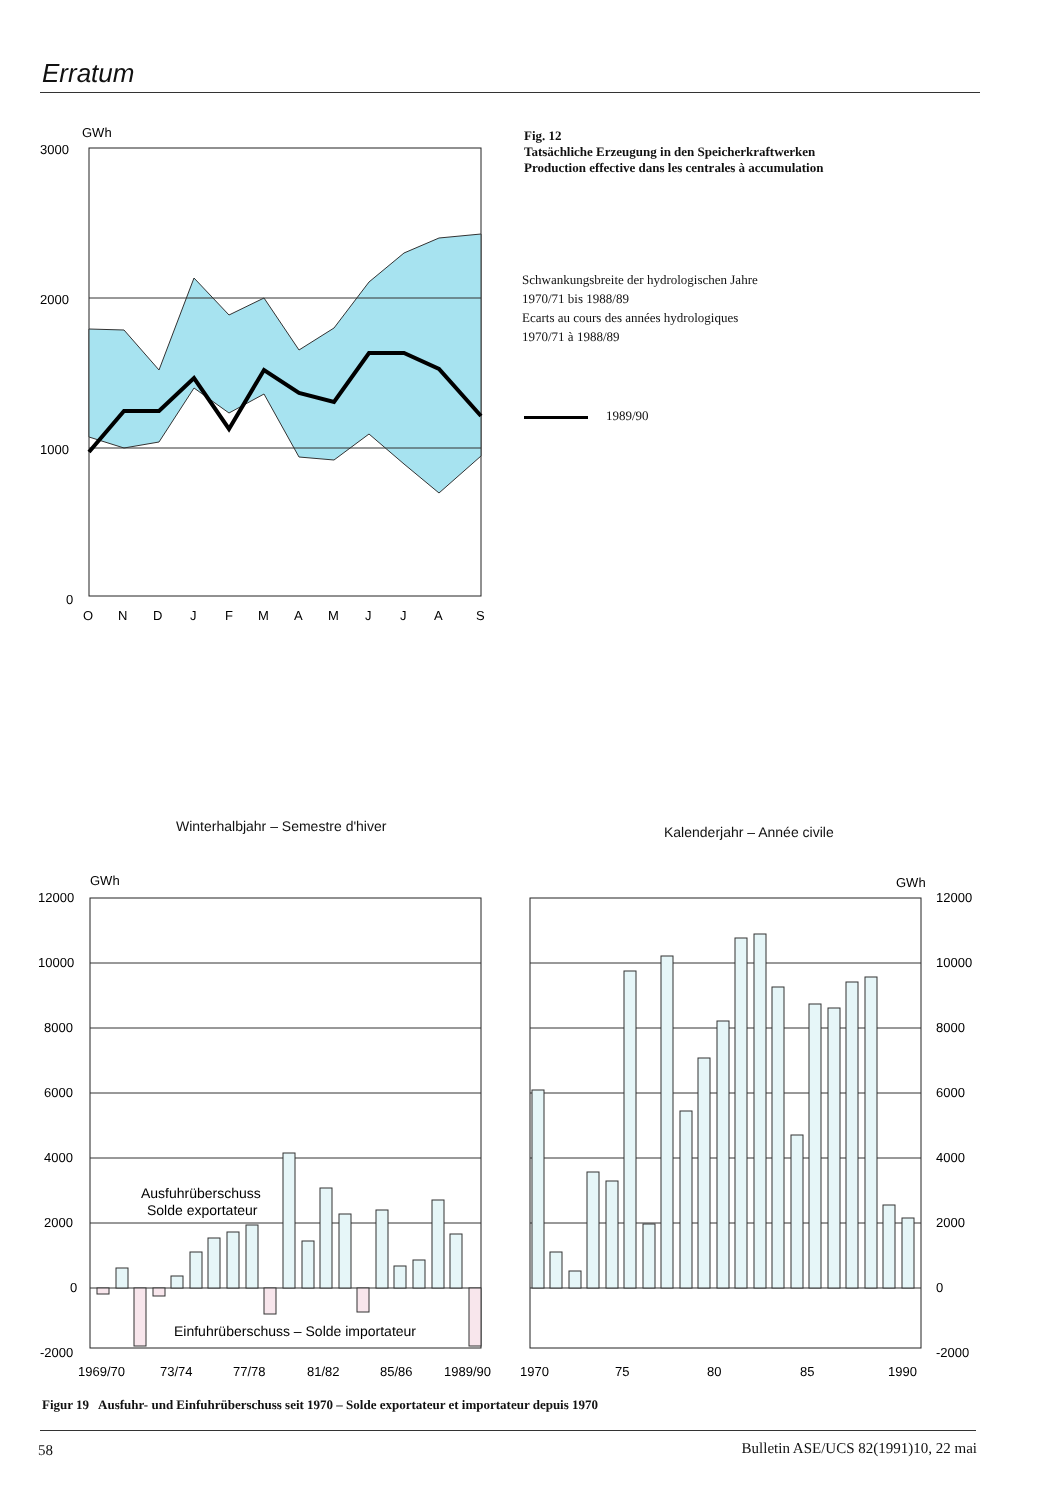Erratum
GWh
3000
2000
1000
0
O
N
D
J
F
M
A
M
J
J
A
S
Fig. 12
Tatsächliche Erzeugung in den Speicherkraftwerken
Production effective dans les centrales à accumulation
Schwankungsbreite der hydrologischen Jahre
1970/71 bis 1988/89
Ecarts au cours des années hydrologiques
1970/71 à 1988/89
1989/90
Winterhalbjahr – Semestre d'hiver
Kalenderjahr – Année civile
GWh
12000
10000
8000
6000
4000
2000
0
-2000
GWh
12000
10000
8000
6000
4000
2000
0
-2000
Ausfuhrüberschuss
Solde exportateur
Einfuhrüberschuss – Solde importateur
1969/70
73/74
77/78
81/82
85/86
1989/90
1970
75
80
85
1990
Figur 19 Ausfuhr- und Einfuhrüberschuss seit 1970 – Solde exportateur et importateur depuis 1970
58
Bulletin ASE/UCS 82(1991)10, 22 mai